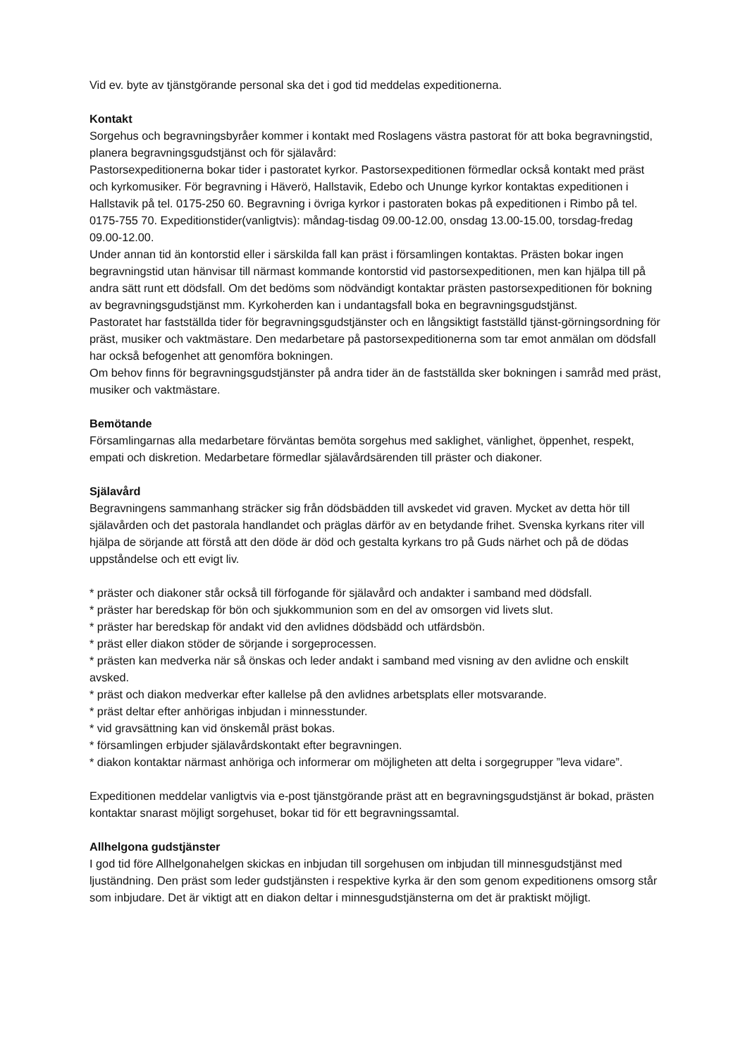Vid ev. byte av tjänstgörande personal ska det i god tid meddelas expeditionerna.
Kontakt
Sorgehus och begravningsbyråer kommer i kontakt med Roslagens västra pastorat för att boka begravningstid, planera begravningsgudstjänst och för själavård:
Pastorsexpeditionerna bokar tider i pastoratet kyrkor. Pastorsexpeditionen förmedlar också kontakt med präst och kyrkomusiker. För begravning i Häverö, Hallstavik, Edebo och Ununge kyrkor kontaktas expeditionen i Hallstavik på tel. 0175-250 60. Begravning i övriga kyrkor i pastoraten bokas på expeditionen i Rimbo på tel. 0175-755 70. Expeditionstider(vanligtvis): måndag-tisdag 09.00-12.00, onsdag 13.00-15.00, torsdag-fredag 09.00-12.00.
Under annan tid än kontorstid eller i särskilda fall kan präst i församlingen kontaktas. Prästen bokar ingen begravningstid utan hänvisar till närmast kommande kontorstid vid pastorsexpeditionen, men kan hjälpa till på andra sätt runt ett dödsfall. Om det bedöms som nödvändigt kontaktar prästen pastorsexpeditionen för bokning av begravningsgudstjänst mm. Kyrkoherden kan i undantagsfall boka en begravningsgudstjänst.
Pastoratet har fastställda tider för begravningsgudstjänster och en långsiktigt fastställd tjänst-görningsordning för präst, musiker och vaktmästare. Den medarbetare på pastorsexpeditionerna som tar emot anmälan om dödsfall har också befogenhet att genomföra bokningen.
Om behov finns för begravningsgudstjänster på andra tider än de fastställda sker bokningen i samråd med präst, musiker och vaktmästare.
Bemötande
Församlingarnas alla medarbetare förväntas bemöta sorgehus med saklighet, vänlighet, öppenhet, respekt, empati och diskretion. Medarbetare förmedlar själavårdsärenden till präster och diakoner.
Själavård
Begravningens sammanhang sträcker sig från dödsbädden till avskedet vid graven. Mycket av detta hör till själavården och det pastorala handlandet och präglas därför av en betydande frihet. Svenska kyrkans riter vill hjälpa de sörjande att förstå att den döde är död och gestalta kyrkans tro på Guds närhet och på de dödas uppståndelse och ett evigt liv.
* präster och diakoner står också till förfogande för själavård och andakter i samband med dödsfall.
* präster har beredskap för bön och sjukkommunion som en del av omsorgen vid livets slut.
* präster har beredskap för andakt vid den avlidnes dödsbädd och utfärdsbön.
* präst eller diakon stöder de sörjande i sorgeprocessen.
* prästen kan medverka när så önskas och leder andakt i samband med visning av den avlidne och enskilt avsked.
* präst och diakon medverkar efter kallelse på den avlidnes arbetsplats eller motsvarande.
* präst deltar efter anhörigas inbjudan i minnesstunder.
* vid gravsättning kan vid önskemål präst bokas.
* församlingen erbjuder själavårdskontakt efter begravningen.
* diakon kontaktar närmast anhöriga och informerar om möjligheten att delta i sorgegrupper ”leva vidare”.
Expeditionen meddelar vanligtvis via e-post tjänstgörande präst att en begravningsgudstjänst är bokad, prästen kontaktar snarast möjligt sorgehuset, bokar tid för ett begravningssamtal.
Allhelgona gudstjänster
I god tid före Allhelgonahelgen skickas en inbjudan till sorgehusen om inbjudan till minnesgudstjänst med ljuständning. Den präst som leder gudstjänsten i respektive kyrka är den som genom expeditionens omsorg står som inbjudare. Det är viktigt att en diakon deltar i minnesgudstjänsterna om det är praktiskt möjligt.